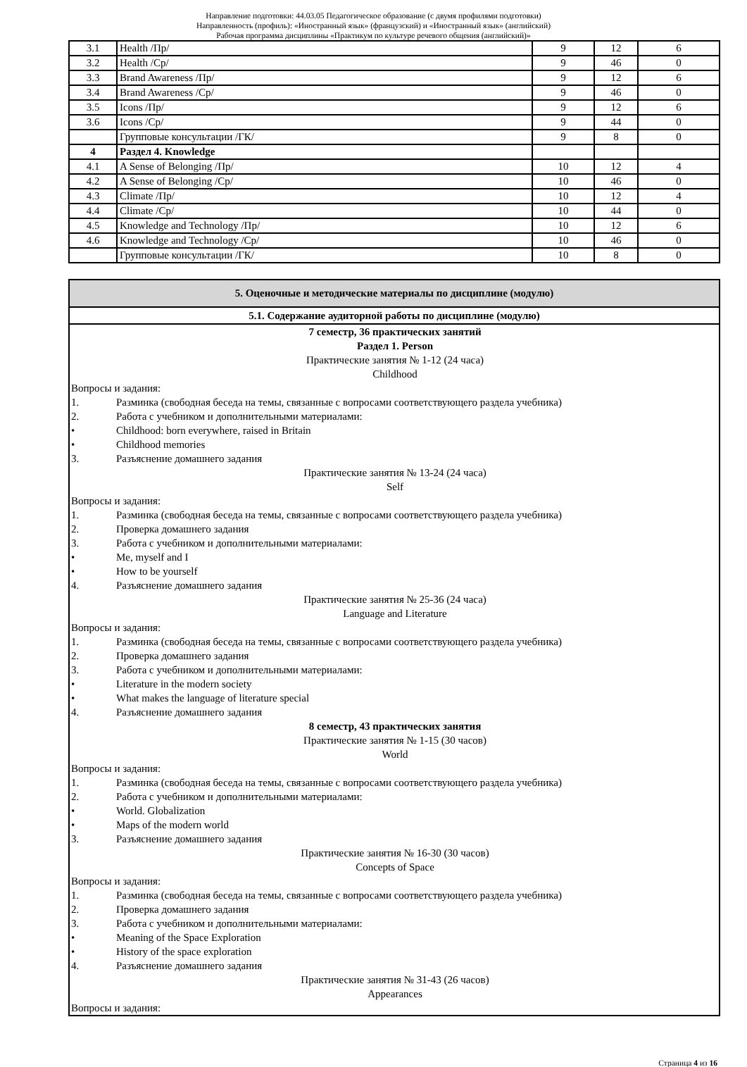Направление подготовки: 44.03.05 Педагогическое образование (с двумя профилями подготовки)
Направленность (профиль): «Иностранный язык» (французский) и «Иностранный язык» (английский)
Рабочая программа дисциплины «Практикум по культуре речевого общения (английский)»
| 3.1 | Health /Пр/ | 9 | 12 | 6 |
| 3.2 | Health /Ср/ | 9 | 46 | 0 |
| 3.3 | Brand Awareness /Пр/ | 9 | 12 | 6 |
| 3.4 | Brand Awareness /Ср/ | 9 | 46 | 0 |
| 3.5 | Icons /Пр/ | 9 | 12 | 6 |
| 3.6 | Icons /Ср/ | 9 | 44 | 0 |
| | Групповые консультации /ГК/ | 9 | 8 | 0 |
| 4 | Раздел 4. Knowledge | | | |
| 4.1 | A Sense of Belonging /Пр/ | 10 | 12 | 4 |
| 4.2 | A Sense of Belonging /Ср/ | 10 | 46 | 0 |
| 4.3 | Climate /Пр/ | 10 | 12 | 4 |
| 4.4 | Climate /Ср/ | 10 | 44 | 0 |
| 4.5 | Knowledge and Technology /Пр/ | 10 | 12 | 6 |
| 4.6 | Knowledge and Technology /Ср/ | 10 | 46 | 0 |
| | Групповые консультации /ГК/ | 10 | 8 | 0 |
5. Оценочные и методические материалы по дисциплине (модулю)
5.1. Содержание аудиторной работы по дисциплине (модулю)
7 семестр, 36 практических занятий
Раздел 1. Person
Практические занятия № 1-12 (24 часа)
Childhood
Вопросы и задания:
1. Разминка (свободная беседа на темы, связанные с вопросами соответствующего раздела учебника)
2. Работа с учебником и дополнительными материалами:
• Childhood: born everywhere, raised in Britain
• Childhood memories
3. Разъяснение домашнего задания
Практические занятия № 13-24 (24 часа)
Self
Вопросы и задания:
1. Разминка (свободная беседа на темы, связанные с вопросами соответствующего раздела учебника)
2. Проверка домашнего задания
3. Работа с учебником и дополнительными материалами:
• Me, myself and I
• How to be yourself
4. Разъяснение домашнего задания
Практические занятия № 25-36 (24 часа)
Language and Literature
Вопросы и задания:
1. Разминка (свободная беседа на темы, связанные с вопросами соответствующего раздела учебника)
2. Проверка домашнего задания
3. Работа с учебником и дополнительными материалами:
• Literature in the modern society
• What makes the language of literature special
4. Разъяснение домашнего задания
8 семестр, 43 практических занятия
Практические занятия № 1-15 (30 часов)
World
Вопросы и задания:
1. Разминка (свободная беседа на темы, связанные с вопросами соответствующего раздела учебника)
2. Работа с учебником и дополнительными материалами:
• World. Globalization
• Maps of the modern world
3. Разъяснение домашнего задания
Практические занятия № 16-30 (30 часов)
Concepts of Space
Вопросы и задания:
1. Разминка (свободная беседа на темы, связанные с вопросами соответствующего раздела учебника)
2. Проверка домашнего задания
3. Работа с учебником и дополнительными материалами:
• Meaning of the Space Exploration
• History of the space exploration
4. Разъяснение домашнего задания
Практические занятия № 31-43 (26 часов)
Appearances
Вопросы и задания:
Страница 4 из 16